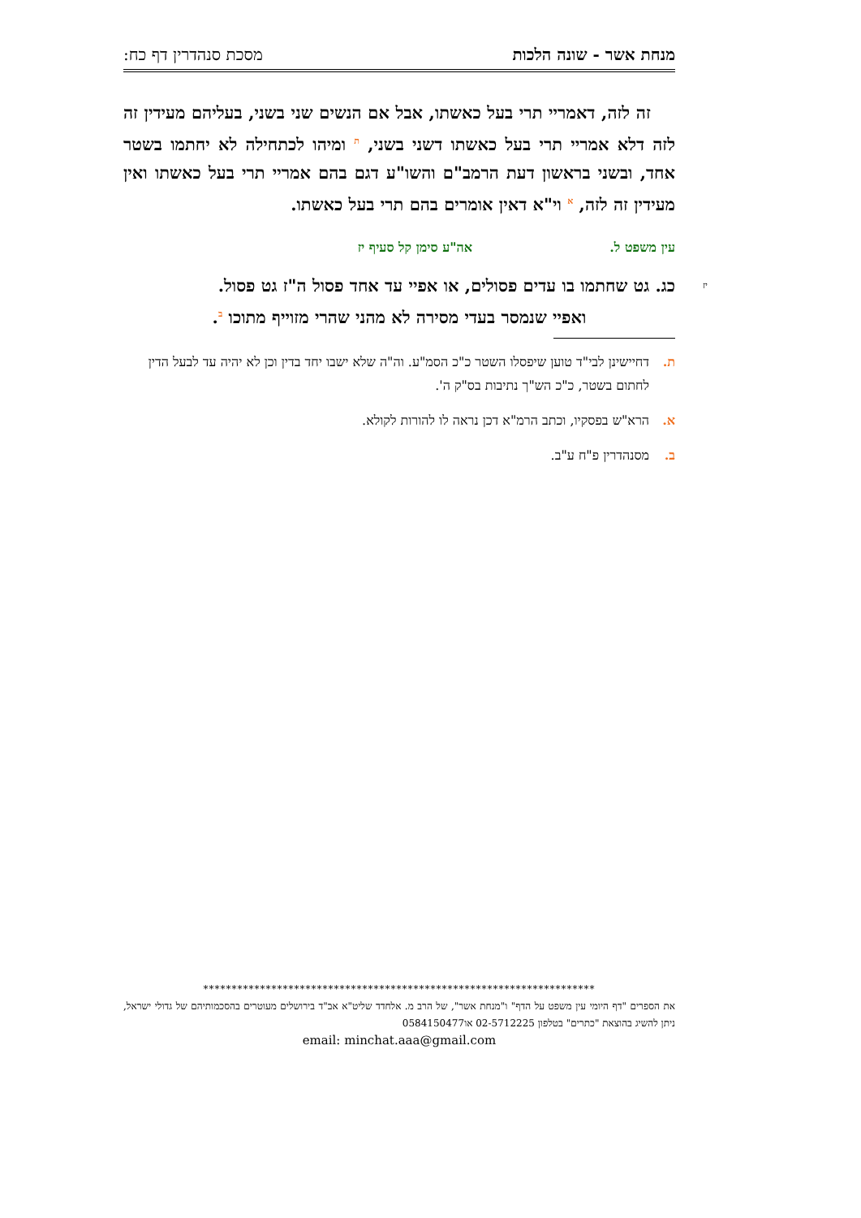מנחת אשר - שונה הלכות מסכת סנהדרין דף כח:
זה לזה, דאמריי תרי בעל כאשתו, אבל אם הנשים שני בשני, בעליהם מעידין זה לזה דלא אמריי תרי בעל כאשתו דשני בשני, ת ומיהו לכתחילה לא יחתמו בשטר אחד, ובשני בראשון דעת הרמב"ם והשו"ע דגם בהם אמריי תרי בעל כאשתו ואין מעידין זה לזה, א וי"א דאין אומרים בהם תרי בעל כאשתו.
עין משפט ל. אה"ע סימן קל סעיף יז
יז כג. גט שחתמו בו עדים פסולים, או אפיי עד אחד פסול ה"ז גט פסול.
ואפיי שנמסר בעדי מסירה לא מהני שהרי מזוייף מתוכו ב.
ת. דחיישינן לבי"ד טוען שיפסלו השטר כ"כ הסמ"ע. וה"ה שלא ישבו יחד בדין וכן לא יהיה עד לבעל הדין לחתום בשטר, כ"כ הש"ך נתיבות בס"ק ה'.
א. הרא"ש בפסקיו, וכתב הרמ"א דכן נראה לו להורות לקולא.
ב. מסנהדרין פ"ח ע"ב.
*********************************************************************
את הספרים "דף היומי עין משפט על הדף" ו"מנחת אשר", של הרב מ. אלחדד שליט"א אב"ד בירושלים מעוטרים בהסכמותיהם של גדולי ישראל, ניתן להשיג בהוצאת "כתרים" בטלפון 02-5712225 או0584150477
email: minchat.aaa@gmail.com